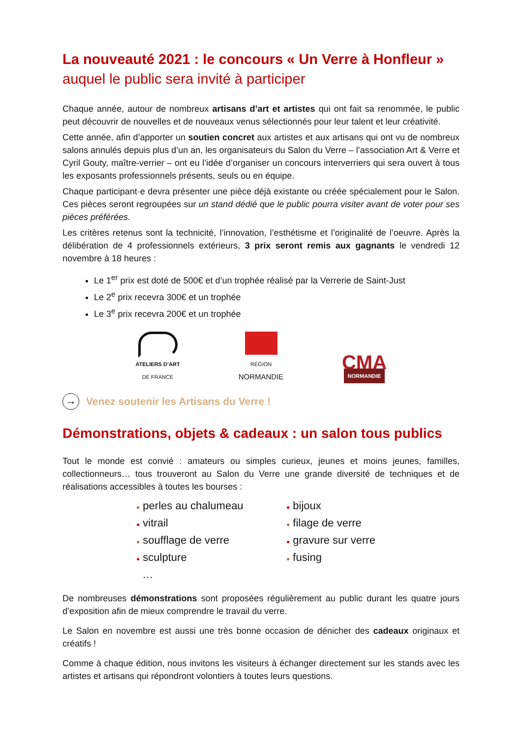La nouveauté 2021 : le concours « Un Verre à Honfleur »
auquel le public sera invité à participer
Chaque année, autour de nombreux artisans d’art et artistes qui ont fait sa renommée, le public peut découvrir de nouvelles et de nouveaux venus sélectionnés pour leur talent et leur créativité.
Cette année, afin d’apporter un soutien concret aux artistes et aux artisans qui ont vu de nombreux salons annulés depuis plus d’un an, les organisateurs du Salon du Verre – l’association Art & Verre et Cyril Gouty, maître-verrier – ont eu l’idée d’organiser un concours interverriers qui sera ouvert à tous les exposants professionnels présents, seuls ou en équipe.
Chaque participant·e devra présenter une pièce déjà existante ou créée spécialement pour le Salon. Ces pièces seront regroupées sur un stand dédié que le public pourra visiter avant de voter pour ses pièces préférées.
Les critères retenus sont la technicité, l’innovation, l’esthétisme et l’originalité de l’oeuvre. Après la délibération de 4 professionnels extérieurs, 3 prix seront remis aux gagnants le vendredi 12 novembre à 18 heures :
Le 1<sup>er</sup> prix est doté de 500€ et d’un trophée réalisé par la Verrerie de Saint-Just
Le 2<sup>e</sup> prix recevra 300€ et un trophée
Le 3<sup>e</sup> prix recevra 200€ et un trophée
ATELIERS D’ART
DE FRANCE
RÉGION
NORMANDIE
CMA
NORMANDIE
→ Venez soutenir les Artisans du Verre !
Démonstrations, objets & cadeaux : un salon tous publics
Tout le monde est convié : amateurs ou simples curieux, jeunes et moins jeunes, familles, collectionneurs… tous trouveront au Salon du Verre une grande diversité de techniques et de réalisations accessibles à toutes les bourses :
● perles au chalumeau
● vitrail
● soufflage de verre
● sculpture
…
● bijoux
● filage de verre
● gravure sur verre
● fusing
De nombreuses démonstrations sont proposées régulièrement au public durant les quatre jours d’exposition afin de mieux comprendre le travail du verre.
Le Salon en novembre est aussi une très bonne occasion de dénicher des cadeaux originaux et créatifs !
Comme à chaque édition, nous invitons les visiteurs à échanger directement sur les stands avec les artistes et artisans qui répondront volontiers à toutes leurs questions.